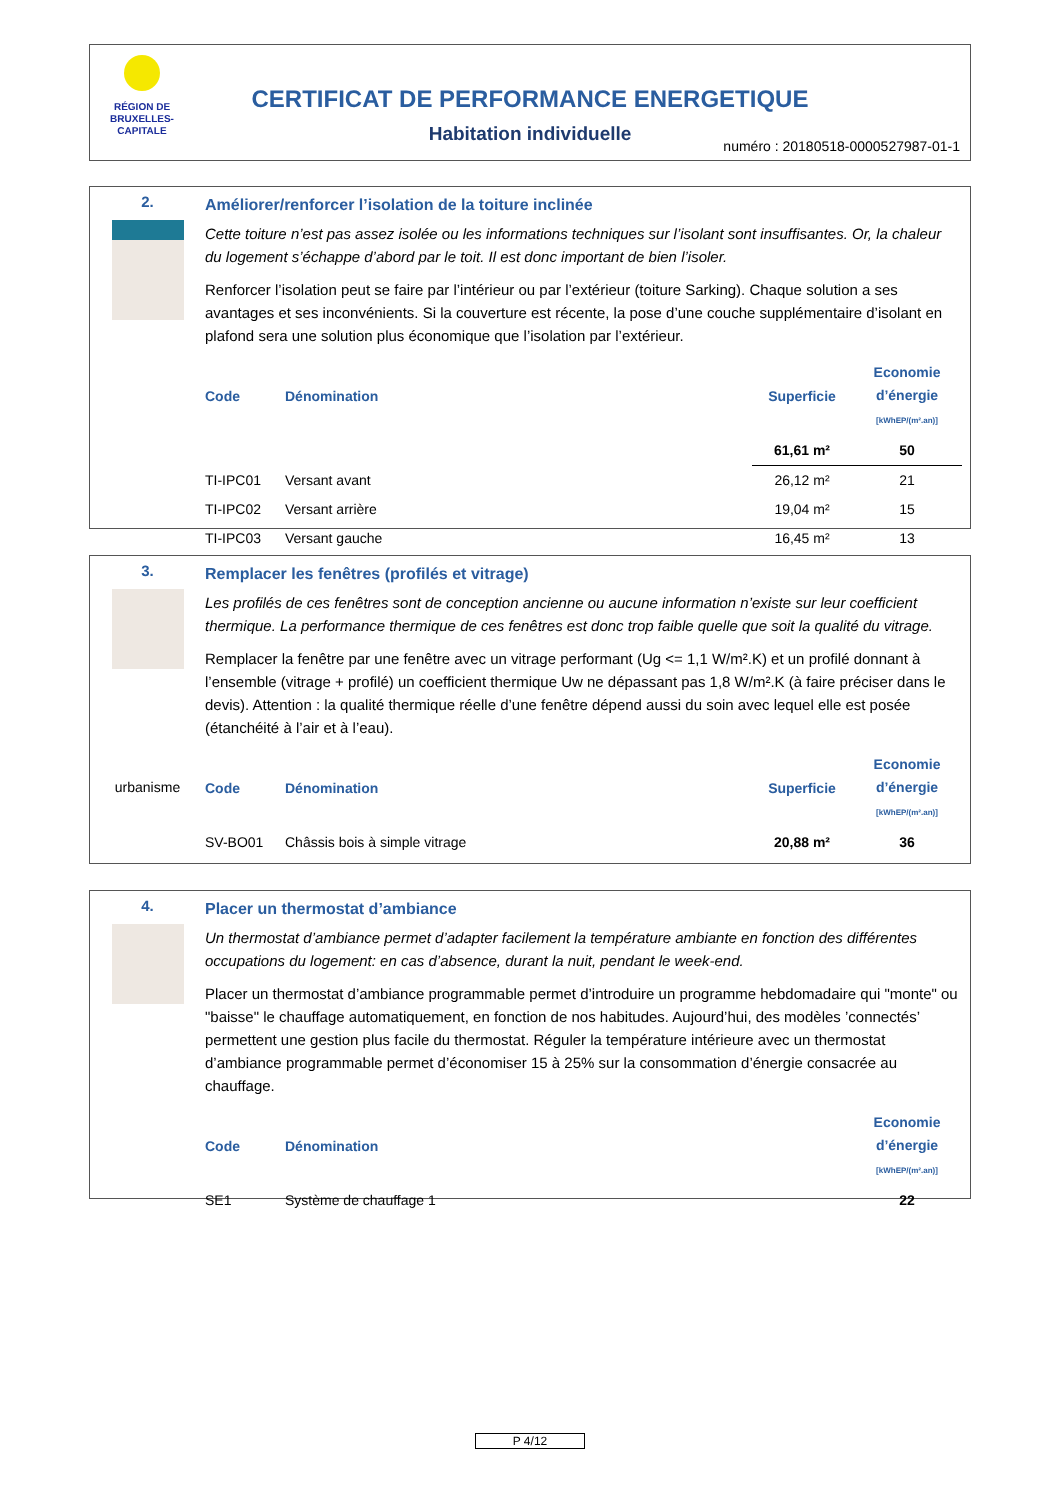RÉGION DE BRUXELLES-CAPITALE
CERTIFICAT DE PERFORMANCE ENERGETIQUE
Habitation individuelle
numéro : 20180518-0000527987-01-1
2.
Améliorer/renforcer l’isolation de la toiture inclinée
Cette toiture n’est pas assez isolée ou les informations techniques sur l’isolant sont insuffisantes. Or, la chaleur du logement s’échappe d’abord par le toit. Il est donc important de bien l’isoler.
Renforcer l’isolation peut se faire par l’intérieur ou par l’extérieur (toiture Sarking). Chaque solution a ses avantages et ses inconvénients. Si la couverture est récente, la pose d’une couche supplémentaire d’isolant en plafond sera une solution plus économique que l’isolation par l’extérieur.
| Code | Dénomination | Superficie | Economie d’énergie [kWhEP/(m².an)] |
| --- | --- | --- | --- |
| | | 61,61 m² | 50 |
| TI-IPC01 | Versant avant | 26,12 m² | 21 |
| TI-IPC02 | Versant arrière | 19,04 m² | 15 |
| TI-IPC03 | Versant gauche | 16,45 m² | 13 |
3.
urbanisme
Remplacer les fenêtres (profilés et vitrage)
Les profilés de ces fenêtres sont de conception ancienne ou aucune information n’existe sur leur coefficient thermique. La performance thermique de ces fenêtres est donc trop faible quelle que soit la qualité du vitrage.
Remplacer la fenêtre par une fenêtre avec un vitrage performant (Ug <= 1,1 W/m².K) et un profilé donnant à l’ensemble (vitrage + profilé) un coefficient thermique Uw ne dépassant pas 1,8 W/m².K (à faire préciser dans le devis). Attention : la qualité thermique réelle d’une fenêtre dépend aussi du soin avec lequel elle est posée (étanchéité à l’air et à l’eau).
| Code | Dénomination | Superficie | Economie d’énergie [kWhEP/(m².an)] |
| --- | --- | --- | --- |
| SV-BO01 | Châssis bois à simple vitrage | 20,88 m² | 36 |
4.
Placer un thermostat d’ambiance
Un thermostat d’ambiance permet d’adapter facilement la température ambiante en fonction des différentes occupations du logement: en cas d’absence, durant la nuit, pendant le week-end.
Placer un thermostat d’ambiance programmable permet d’introduire un programme hebdomadaire qui "monte" ou "baisse" le chauffage automatiquement, en fonction de nos habitudes. Aujourd’hui, des modèles ’connectés’ permettent une gestion plus facile du thermostat. Réguler la température intérieure avec un thermostat d’ambiance programmable permet d’économiser 15 à 25% sur la consommation d’énergie consacrée au chauffage.
| Code | Dénomination | Economie d’énergie [kWhEP/(m².an)] |
| --- | --- | --- |
| SE1 | Système de chauffage 1 | 22 |
P 4/12